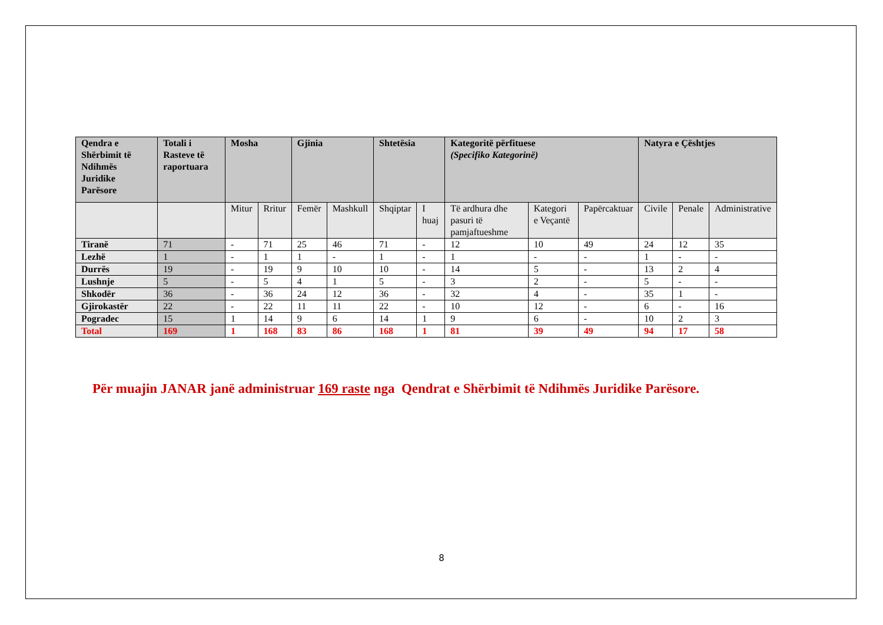| Qendra e Shërbimit të Ndihmës Juridike Parësore | Totali i Rasteve të raportuara | Mosha | | Gjinia | | Shtetësia | | Kategoritë përfituese (Specifiko Kategorinë) | | | Natyra e Çështjes | | |
| --- | --- | --- | --- | --- | --- | --- | --- | --- | --- | --- | --- | --- | --- |
| | | Mitur | Rritur | Femër | Mashkull | Shqiptar | I huaj | Të ardhura dhe pasuri të pamjaftueshme | Kategori e Veçantë | Papërcaktuar | Civile | Penale | Administrative |
| Tiranë | 71 | - | 71 | 25 | 46 | 71 | - | 12 | 10 | 49 | 24 | 12 | 35 |
| Lezhë | 1 | - | 1 | 1 | - | 1 | - | 1 | - | - | 1 | - | - |
| Durrës | 19 | - | 19 | 9 | 10 | 10 | - | 14 | 5 | - | 13 | 2 | 4 |
| Lushnje | 5 | - | 5 | 4 | 1 | 5 | - | 3 | 2 | - | 5 | - | - |
| Shkodër | 36 | - | 36 | 24 | 12 | 36 | - | 32 | 4 | - | 35 | 1 | - |
| Gjirokastër | 22 | - | 22 | 11 | 11 | 22 | - | 10 | 12 | - | 6 | - | 16 |
| Pogradec | 15 | 1 | 14 | 9 | 6 | 14 | 1 | 9 | 6 | - | 10 | 2 | 3 |
| Total | 169 | 1 | 168 | 83 | 86 | 168 | 1 | 81 | 39 | 49 | 94 | 17 | 58 |
Për muajin JANAR janë administruar 169 raste nga Qendrat e Shërbimit të Ndihmës Juridike Parësore.
8